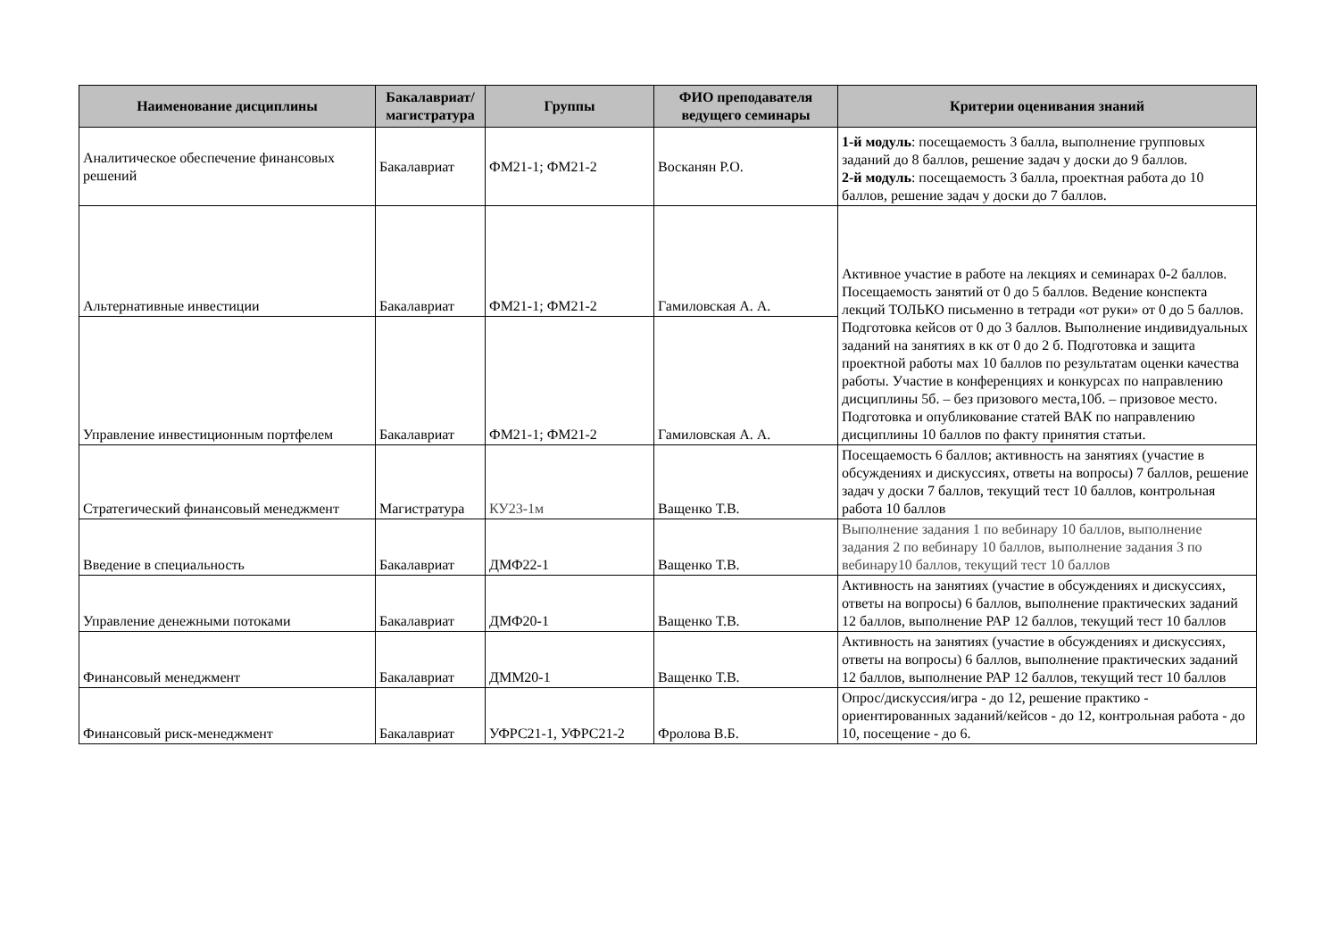| Наименование дисциплины | Бакалавриат/ магистратура | Группы | ФИО преподавателя ведущего семинары | Критерии оценивания знаний |
| --- | --- | --- | --- | --- |
| Аналитическое обеспечение финансовых решений | Бакалавриат | ФМ21-1; ФМ21-2 | Восканян Р.О. | 1-й модуль : посещаемость 3 балла, выполнение групповых заданий до 8 баллов, решение задач у доски до 9 баллов. 2-й модуль : посещаемость 3 балла, проектная работа до 10 баллов, решение задач у доски до 7 баллов. |
| Альтернативные инвестиции | Бакалавриат | ФМ21-1; ФМ21-2 | Гамиловская А. А. | Активное участие в работе на лекциях и семинарах 0-2 баллов. Посещаемость занятий от 0 до 5 баллов. Ведение конспекта лекций ТОЛЬКО письменно в тетради «от руки» от 0 до 5 баллов. Подготовка кейсов от 0 до 3 баллов. Выполнение индивидуальных заданий на занятиях в кк от 0 до 2 б. Подготовка и защита проектной работы мах 10 баллов по результатам оценки качества работы. Участие в конференциях и конкурсах по направлению дисциплины 5б. – без призового места,10б. – призовое место. Подготовка и опубликование статей ВАК по направлению дисциплины 10 баллов по факту принятия статьи. |
| Управление инвестиционным портфелем | Бакалавриат | ФМ21-1; ФМ21-2 | Гамиловская А. А. | |
| Стратегический финансовый менеджмент | Магистратура | КУ23-1м | Ващенко Т.В. | Посещаемость 6 баллов; активность на занятиях (участие в обсуждениях и дискуссиях, ответы на вопросы) 7 баллов, решение задач у доски 7 баллов, текущий тест 10 баллов, контрольная работа 10 баллов |
| Введение в специальность | Бакалавриат | ДМФ22-1 | Ващенко Т.В. | Выполнение задания 1 по вебинару 10 баллов, выполнение задания 2 по вебинару 10 баллов, выполнение задания 3 по вебинару10 баллов, текущий тест 10 баллов |
| Управление денежными потоками | Бакалавриат | ДМФ20-1 | Ващенко Т.В. | Активность на занятиях (участие в обсуждениях и дискуссиях, ответы на вопросы) 6 баллов, выполнение практических заданий 12 баллов, выполнение РАР 12 баллов, текущий тест 10 баллов |
| Финансовый менеджмент | Бакалавриат | ДММ20-1 | Ващенко Т.В. | Активность на занятиях (участие в обсуждениях и дискуссиях, ответы на вопросы) 6 баллов, выполнение практических заданий 12 баллов, выполнение РАР 12 баллов, текущий тест 10 баллов |
| Финансовый риск-менеджмент | Бакалавриат | УФРС21-1, УФРС21-2 | Фролова В.Б. | Опрос/дискуссия/игра - до 12, решение практико - ориентированных заданий/кейсов - до 12, контрольная работа - до 10, посещение - до 6. |